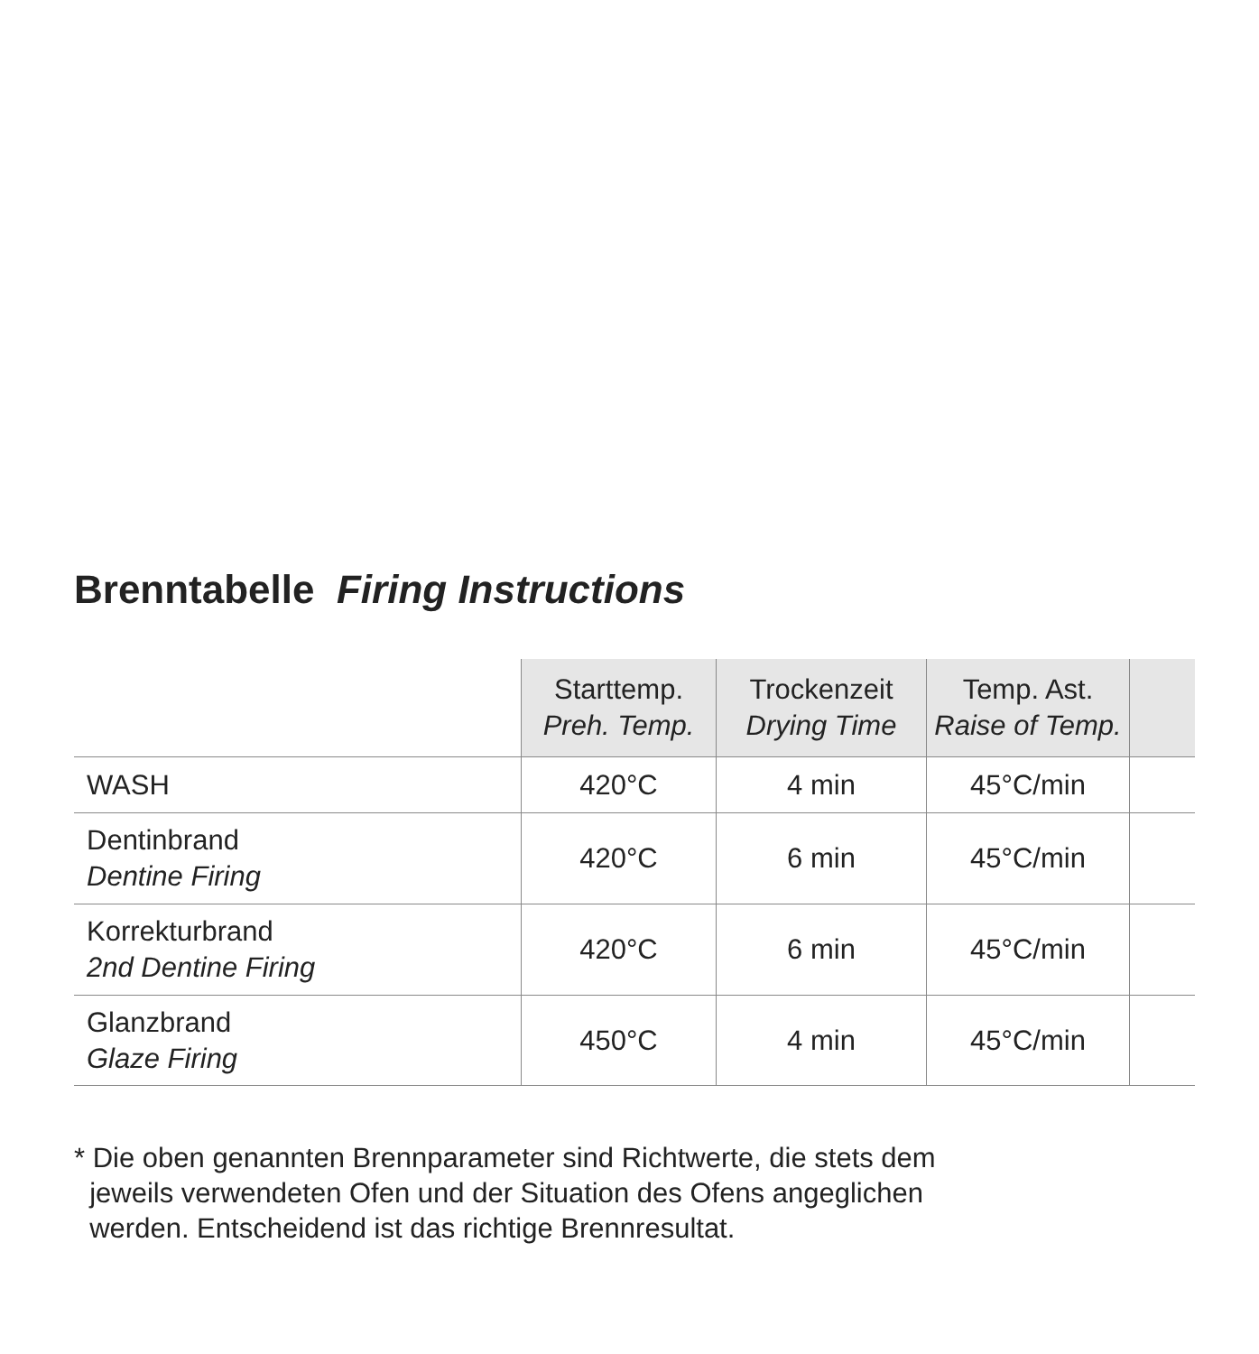Brenntabelle Firing Instructions
| | Starttemp. Preh. Temp. | Trockenzeit Drying Time | Temp. Ast. Raise of Temp. | |
| --- | --- | --- | --- | --- |
| WASH | 420°C | 4 min | 45°C/min | |
| Dentinbrand Dentine Firing | 420°C | 6 min | 45°C/min | |
| Korrekturbrand 2nd Dentine Firing | 420°C | 6 min | 45°C/min | |
| Glanzbrand Glaze Firing | 450°C | 4 min | 45°C/min | |
* Die oben genannten Brennparameter sind Richtwerte, die stets dem
jeweils verwendeten Ofen und der Situation des Ofens angeglichen
werden. Entscheidend ist das richtige Brennresultat.